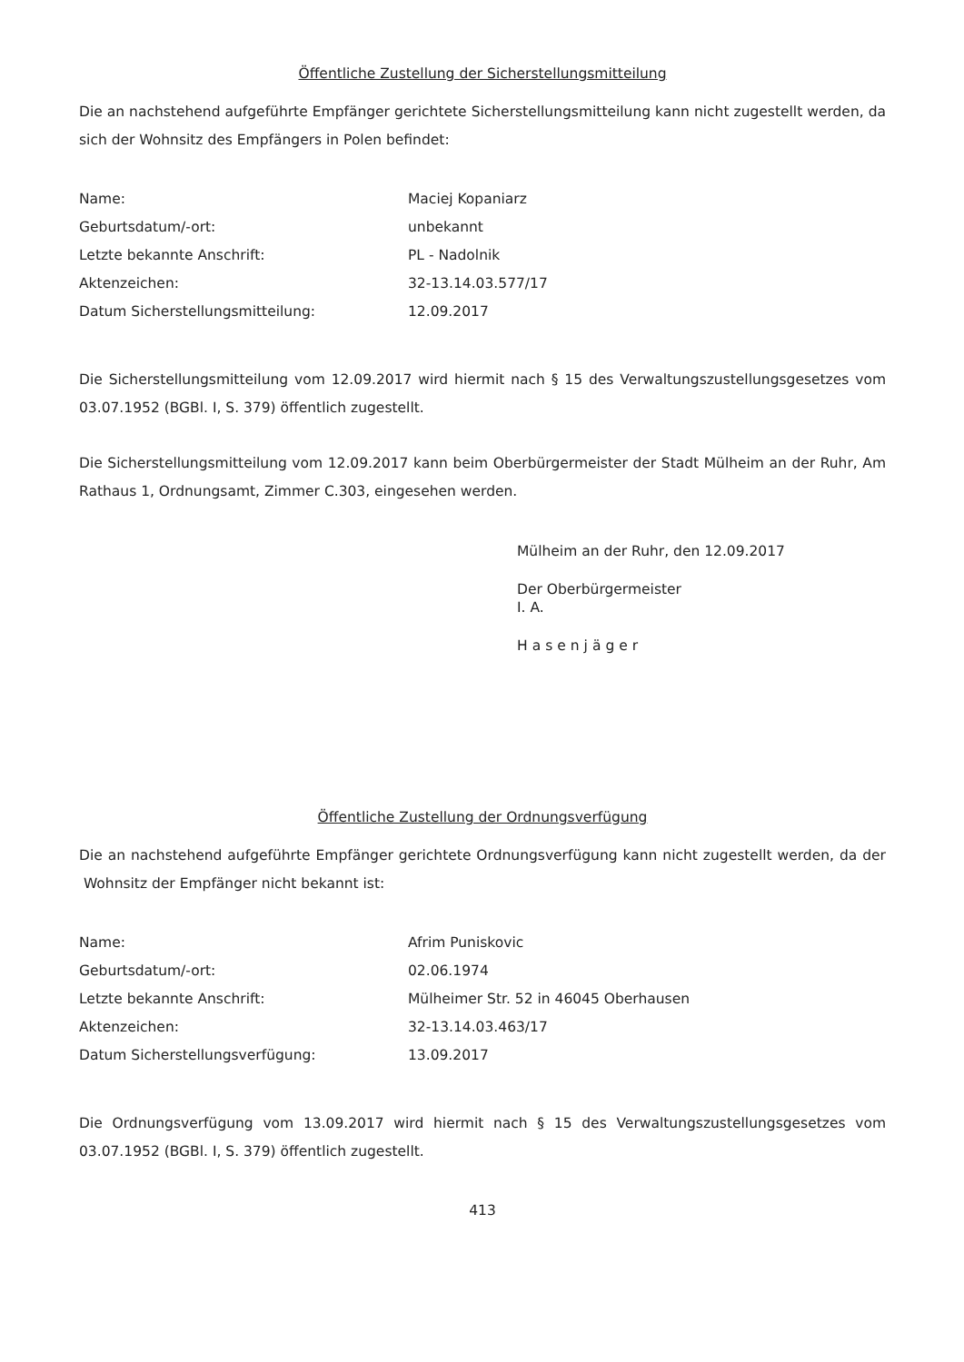Öffentliche Zustellung der Sicherstellungsmitteilung
Die an nachstehend aufgeführte Empfänger gerichtete Sicherstellungsmitteilung kann nicht zugestellt werden, da sich der Wohnsitz des Empfängers in Polen befindet:
| Name: | Maciej Kopaniarz |
| Geburtsdatum/-ort: | unbekannt |
| Letzte bekannte Anschrift: | PL - Nadolnik |
| Aktenzeichen: | 32-13.14.03.577/17 |
| Datum Sicherstellungsmitteilung: | 12.09.2017 |
Die Sicherstellungsmitteilung vom 12.09.2017 wird hiermit nach § 15 des Verwaltungszustellungsgesetzes vom 03.07.1952 (BGBl. I, S. 379) öffentlich zugestellt.
Die Sicherstellungsmitteilung vom 12.09.2017 kann beim Oberbürgermeister der Stadt Mülheim an der Ruhr, Am Rathaus 1, Ordnungsamt, Zimmer C.303, eingesehen werden.
Mülheim an der Ruhr, den 12.09.2017
Der Oberbürgermeister
I. A.
Hasenjäger
Öffentliche Zustellung der Ordnungsverfügung
Die an nachstehend aufgeführte Empfänger gerichtete Ordnungsverfügung kann nicht zugestellt werden, da der Wohnsitz der Empfänger nicht bekannt ist:
| Name: | Afrim Puniskovic |
| Geburtsdatum/-ort: | 02.06.1974 |
| Letzte bekannte Anschrift: | Mülheimer Str. 52 in 46045 Oberhausen |
| Aktenzeichen: | 32-13.14.03.463/17 |
| Datum Sicherstellungsverfügung: | 13.09.2017 |
Die Ordnungsverfügung vom 13.09.2017 wird hiermit nach § 15 des Verwaltungszustellungsgesetzes vom 03.07.1952 (BGBl. I, S. 379) öffentlich zugestellt.
413